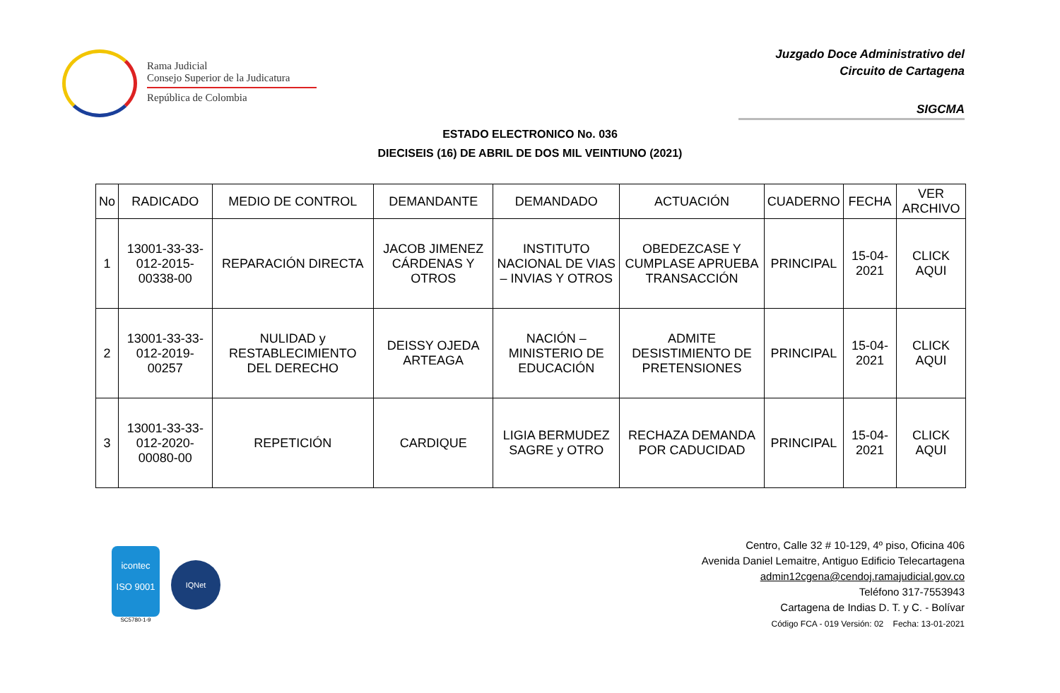Rama Judicial
Consejo Superior de la Judicatura
República de Colombia
Juzgado Doce Administrativo del
Circuito de Cartagena
SIGCMA
ESTADO ELECTRONICO No. 036
DIECISEIS (16) DE ABRIL DE DOS MIL VEINTIUNO (2021)
| No | RADICADO | MEDIO DE CONTROL | DEMANDANTE | DEMANDADO | ACTUACIÓN | CUADERNO | FECHA | VER ARCHIVO |
| --- | --- | --- | --- | --- | --- | --- | --- | --- |
| 1 | 13001-33-33-012-2015-00338-00 | REPARACIÓN DIRECTA | JACOB JIMENEZ CÁRDENAS Y OTROS | INSTITUTO NACIONAL DE VIAS – INVIAS Y OTROS | OBEDEZCASE Y CUMPLASE APRUEBA TRANSACCIÓN | PRINCIPAL | 15-04-2021 | CLICK AQUI |
| 2 | 13001-33-33-012-2019-00257 | NULIDAD y RESTABLECIMIENTO DEL DERECHO | DEISSY OJEDA ARTEAGA | NACIÓN – MINISTERIO DE EDUCACIÓN | ADMITE DESISTIMIENTO DE PRETENSIONES | PRINCIPAL | 15-04-2021 | CLICK AQUI |
| 3 | 13001-33-33-012-2020-00080-00 | REPETICIÓN | CARDIQUE | LIGIA BERMUDEZ SAGRE y OTRO | RECHAZA DEMANDA POR CADUCIDAD | PRINCIPAL | 15-04-2021 | CLICK AQUI |
icontec
ISO 9001
SC5780-1-9
IQNet
Centro, Calle 32 # 10-129, 4º piso, Oficina 406
Avenida Daniel Lemaitre, Antiguo Edificio Telecartagena
admin12cgena@cendoj.ramajudicial.gov.co
Teléfono 317-7553943
Cartagena de Indias D. T. y C. - Bolívar
Código FCA - 019 Versión: 02 Fecha: 13-01-2021